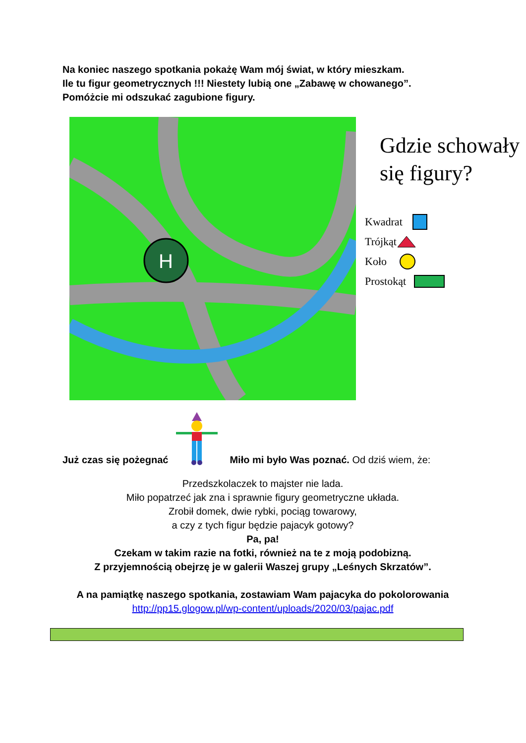Na koniec naszego spotkania pokażę Wam mój świat, w który mieszkam.
Ile tu figur geometrycznych !!! Niestety lubią one „Zabawę w chowanego”.
Pomóżcie mi odszukać zagubione figury.
H
Gdzie schowały
się figury?
Kwadrat
Trójkąt
Koło
Prostokąt
Już czas się pożegnać Miło mi było Was poznać. Od dziś wiem, że:
Przedszkolaczek to majster nie lada.
Miło popatrzeć jak zna i sprawnie figury geometryczne układa.
Zrobił domek, dwie rybki, pociąg towarowy,
a czy z tych figur będzie pajacyk gotowy?
Pa, pa!
Czekam w takim razie na fotki, również na te z moją podobizną.
Z przyjemnością obejrzę je w galerii Waszej grupy „Leśnych Skrzatów”.
A na pamiątkę naszego spotkania, zostawiam Wam pajacyka do pokolorowania
http://pp15.glogow.pl/wp-content/uploads/2020/03/pajac.pdf